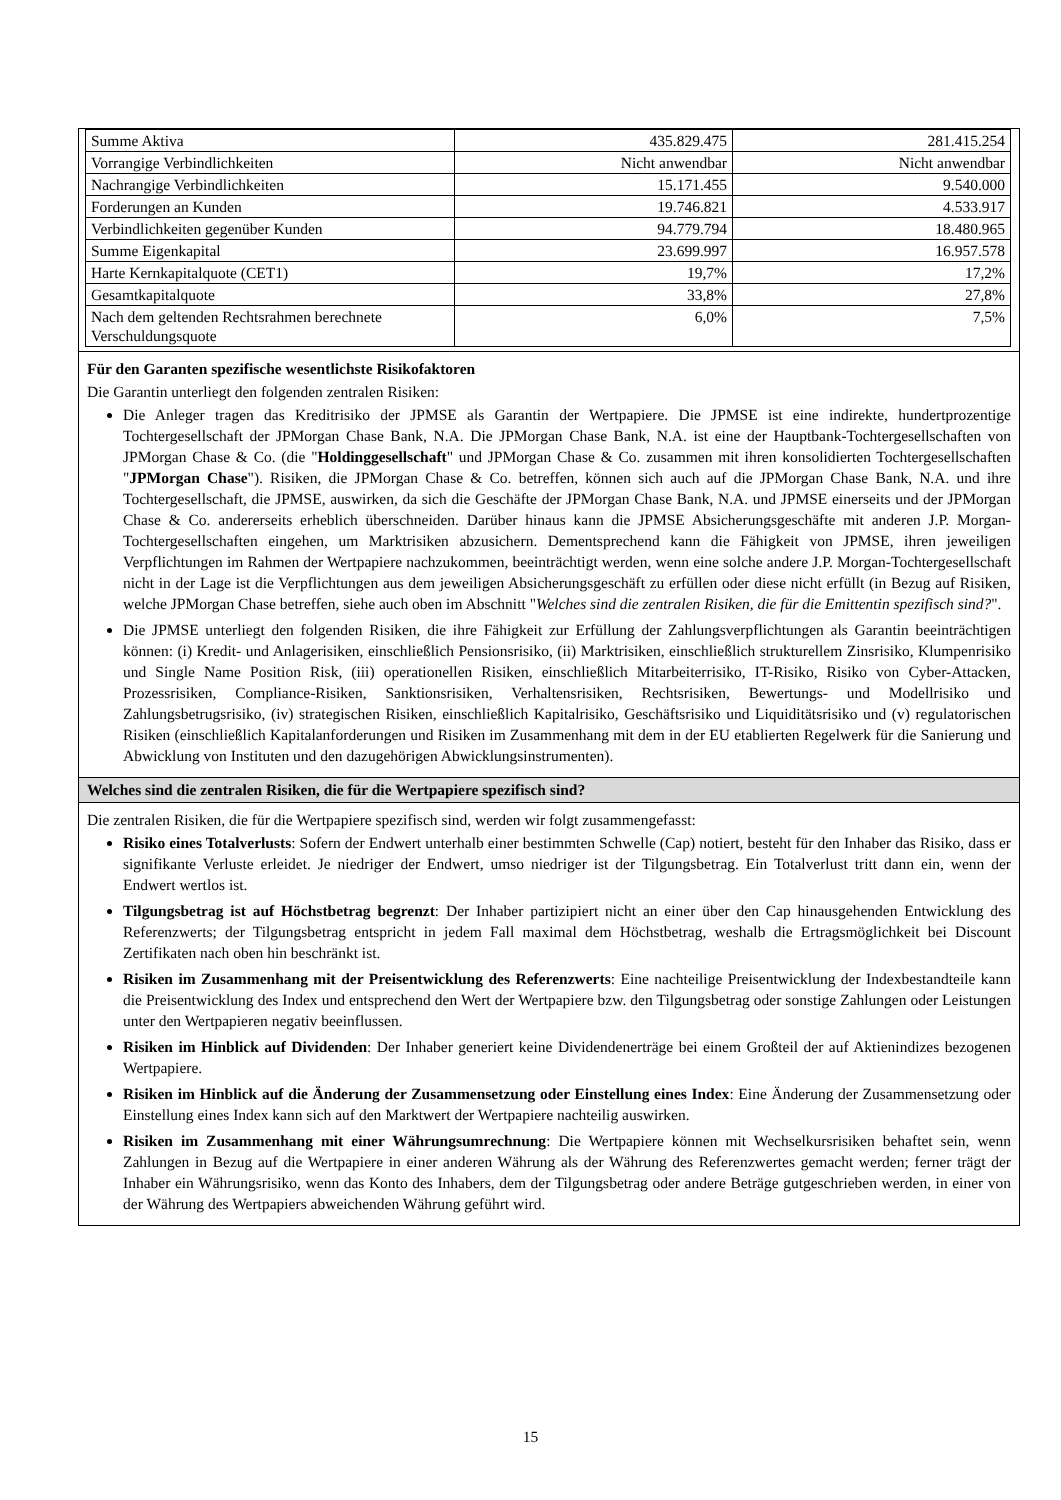| Summe Aktiva | 435.829.475 | 281.415.254 |
| Vorrangige Verbindlichkeiten | Nicht anwendbar | Nicht anwendbar |
| Nachrangige Verbindlichkeiten | 15.171.455 | 9.540.000 |
| Forderungen an Kunden | 19.746.821 | 4.533.917 |
| Verbindlichkeiten gegenüber Kunden | 94.779.794 | 18.480.965 |
| Summe Eigenkapital | 23.699.997 | 16.957.578 |
| Harte Kernkapitalquote (CET1) | 19,7% | 17,2% |
| Gesamtkapitalquote | 33,8% | 27,8% |
| Nach dem geltenden Rechtsrahmen berechnete Verschuldungsquote | 6,0% | 7,5% |
Für den Garanten spezifische wesentlichste Risikofaktoren
Die Garantin unterliegt den folgenden zentralen Risiken:
Die Anleger tragen das Kreditrisiko der JPMSE als Garantin der Wertpapiere. Die JPMSE ist eine indirekte, hundertprozentige Tochtergesellschaft der JPMorgan Chase Bank, N.A. Die JPMorgan Chase Bank, N.A. ist eine der Hauptbank-Tochtergesellschaften von JPMorgan Chase & Co. (die "Holdinggesellschaft" und JPMorgan Chase & Co. zusammen mit ihren konsolidierten Tochtergesellschaften "JPMorgan Chase"). Risiken, die JPMorgan Chase & Co. betreffen, können sich auch auf die JPMorgan Chase Bank, N.A. und ihre Tochtergesellschaft, die JPMSE, auswirken, da sich die Geschäfte der JPMorgan Chase Bank, N.A. und JPMSE einerseits und der JPMorgan Chase & Co. andererseits erheblich überschneiden. Darüber hinaus kann die JPMSE Absicherungsgeschäfte mit anderen J.P. Morgan-Tochtergesellschaften eingehen, um Marktrisiken abzusichern. Dementsprechend kann die Fähigkeit von JPMSE, ihren jeweiligen Verpflichtungen im Rahmen der Wertpapiere nachzukommen, beeinträchtigt werden, wenn eine solche andere J.P. Morgan-Tochtergesellschaft nicht in der Lage ist die Verpflichtungen aus dem jeweiligen Absicherungsgeschäft zu erfüllen oder diese nicht erfüllt (in Bezug auf Risiken, welche JPMorgan Chase betreffen, siehe auch oben im Abschnitt "Welches sind die zentralen Risiken, die für die Emittentin spezifisch sind?".
Die JPMSE unterliegt den folgenden Risiken, die ihre Fähigkeit zur Erfüllung der Zahlungsverpflichtungen als Garantin beeinträchtigen können: (i) Kredit- und Anlagerisiken, einschließlich Pensionsrisiko, (ii) Marktrisiken, einschließlich strukturellem Zinsrisiko, Klumpenrisiko und Single Name Position Risk, (iii) operationellen Risiken, einschließlich Mitarbeiterrisiko, IT-Risiko, Risiko von Cyber-Attacken, Prozessrisiken, Compliance-Risiken, Sanktionsrisiken, Verhaltensrisiken, Rechtsrisiken, Bewertungs- und Modellrisiko und Zahlungsbetrugsrisiko, (iv) strategischen Risiken, einschließlich Kapitalrisiko, Geschäftsrisiko und Liquiditätsrisiko und (v) regulatorischen Risiken (einschließlich Kapitalanforderungen und Risiken im Zusammenhang mit dem in der EU etablierten Regelwerk für die Sanierung und Abwicklung von Instituten und den dazugehörigen Abwicklungsinstrumenten).
Welches sind die zentralen Risiken, die für die Wertpapiere spezifisch sind?
Die zentralen Risiken, die für die Wertpapiere spezifisch sind, werden wir folgt zusammengefasst:
Risiko eines Totalverlusts: Sofern der Endwert unterhalb einer bestimmten Schwelle (Cap) notiert, besteht für den Inhaber das Risiko, dass er signifikante Verluste erleidet. Je niedriger der Endwert, umso niedriger ist der Tilgungsbetrag. Ein Totalverlust tritt dann ein, wenn der Endwert wertlos ist.
Tilgungsbetrag ist auf Höchstbetrag begrenzt: Der Inhaber partizipiert nicht an einer über den Cap hinausgehenden Entwicklung des Referenzwerts; der Tilgungsbetrag entspricht in jedem Fall maximal dem Höchstbetrag, weshalb die Ertragsmöglichkeit bei Discount Zertifikaten nach oben hin beschränkt ist.
Risiken im Zusammenhang mit der Preisentwicklung des Referenzwerts: Eine nachteilige Preisentwicklung der Indexbestandteile kann die Preisentwicklung des Index und entsprechend den Wert der Wertpapiere bzw. den Tilgungsbetrag oder sonstige Zahlungen oder Leistungen unter den Wertpapieren negativ beeinflussen.
Risiken im Hinblick auf Dividenden: Der Inhaber generiert keine Dividendenerträge bei einem Großteil der auf Aktienindizes bezogenen Wertpapiere.
Risiken im Hinblick auf die Änderung der Zusammensetzung oder Einstellung eines Index: Eine Änderung der Zusammensetzung oder Einstellung eines Index kann sich auf den Marktwert der Wertpapiere nachteilig auswirken.
Risiken im Zusammenhang mit einer Währungsumrechnung: Die Wertpapiere können mit Wechselkursrisiken behaftet sein, wenn Zahlungen in Bezug auf die Wertpapiere in einer anderen Währung als der Währung des Referenzwertes gemacht werden; ferner trägt der Inhaber ein Währungsrisiko, wenn das Konto des Inhabers, dem der Tilgungsbetrag oder andere Beträge gutgeschrieben werden, in einer von der Währung des Wertpapiers abweichenden Währung geführt wird.
15